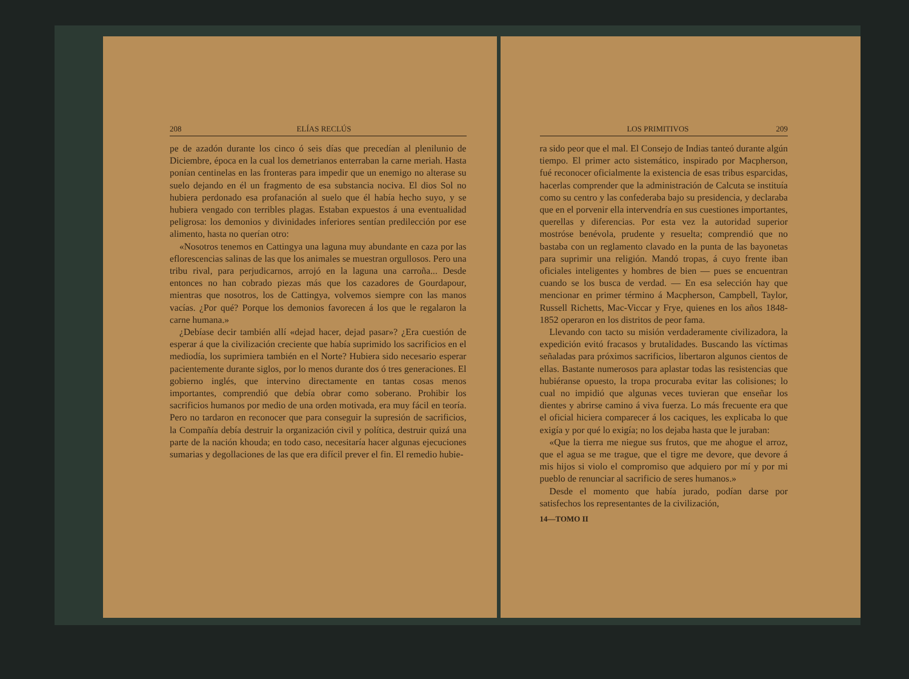208 ELÍAS RECLÚS
pe de azadón durante los cinco ó seis días que precedían al plenilunio de Diciembre, época en la cual los demetrianos enterraban la carne meriah. Hasta ponían centinelas en las fronteras para impedir que un enemigo no alterase su suelo dejando en él un fragmento de esa substancia nociva. El dios Sol no hubiera perdonado esa profanación al suelo que él había hecho suyo, y se hubiera vengado con terribles plagas. Estaban expuestos á una eventualidad peligrosa: los demonios y divinidades inferiores sentían predilección por ese alimento, hasta no querían otro:
«Nosotros tenemos en Cattingya una laguna muy abundante en caza por las eflorescencias salinas de las que los animales se muestran orgullosos. Pero una tribu rival, para perjudicarnos, arrojó en la laguna una carroña... Desde entonces no han cobrado piezas más que los cazadores de Gourdapour, mientras que nosotros, los de Cattingya, volvemos siempre con las manos vacías. ¿Por qué? Porque los demonios favorecen á los que le regalaron la carne humana.»
¿Debíase decir también allí «dejad hacer, dejad pasar»? ¿Era cuestión de esperar á que la civilización creciente que había suprimido los sacrificios en el mediodía, los suprimiera también en el Norte? Hubiera sido necesario esperar pacientemente durante siglos, por lo menos durante dos ó tres generaciones. El gobierno inglés, que intervino directamente en tantas cosas menos importantes, comprendió que debía obrar como soberano. Prohibir los sacrificios humanos por medio de una orden motivada, era muy fácil en teoría. Pero no tardaron en reconocer que para conseguir la supresión de sacrificios, la Compañía debía destruir la organización civil y política, destruir quizá una parte de la nación khouda; en todo caso, necesitaría hacer algunas ejecuciones sumarias y degollaciones de las que era difícil prever el fin. El remedio hubie-
LOS PRIMITIVOS 209
ra sido peor que el mal. El Consejo de Indias tanteó durante algún tiempo. El primer acto sistemático, inspirado por Macpherson, fué reconocer oficialmente la existencia de esas tribus esparcidas, hacerlas comprender que la administración de Calcuta se instituía como su centro y las confederaba bajo su presidencia, y declaraba que en el porvenir ella intervendría en sus cuestiones importantes, querellas y diferencias. Por esta vez la autoridad superior mostróse benévola, prudente y resuelta; comprendió que no bastaba con un reglamento clavado en la punta de las bayonetas para suprimir una religión. Mandó tropas, á cuyo frente iban oficiales inteligentes y hombres de bien — pues se encuentran cuando se los busca de verdad. — En esa selección hay que mencionar en primer término á Macpherson, Campbell, Taylor, Russell Richetts, Mac-Viccar y Frye, quienes en los años 1848-1852 operaron en los distritos de peor fama.
Llevando con tacto su misión verdaderamente civilizadora, la expedición evitó fracasos y brutalidades. Buscando las víctimas señaladas para próximos sacrificios, libertaron algunos cientos de ellas. Bastante numerosos para aplastar todas las resistencias que hubiéranse opuesto, la tropa procuraba evitar las colisiones; lo cual no impidió que algunas veces tuvieran que enseñar los dientes y abrirse camino á viva fuerza. Lo más frecuente era que el oficial hiciera comparecer á los caciques, les explicaba lo que exigía y por qué lo exigía; no los dejaba hasta que le juraban:
«Que la tierra me niegue sus frutos, que me ahogue el arroz, que el agua se me trague, que el tigre me devore, que devore á mis hijos si violo el compromiso que adquiero por mí y por mi pueblo de renunciar al sacrificio de seres humanos.»
Desde el momento que había jurado, podían darse por satisfechos los representantes de la civilización,
14—TOMO II